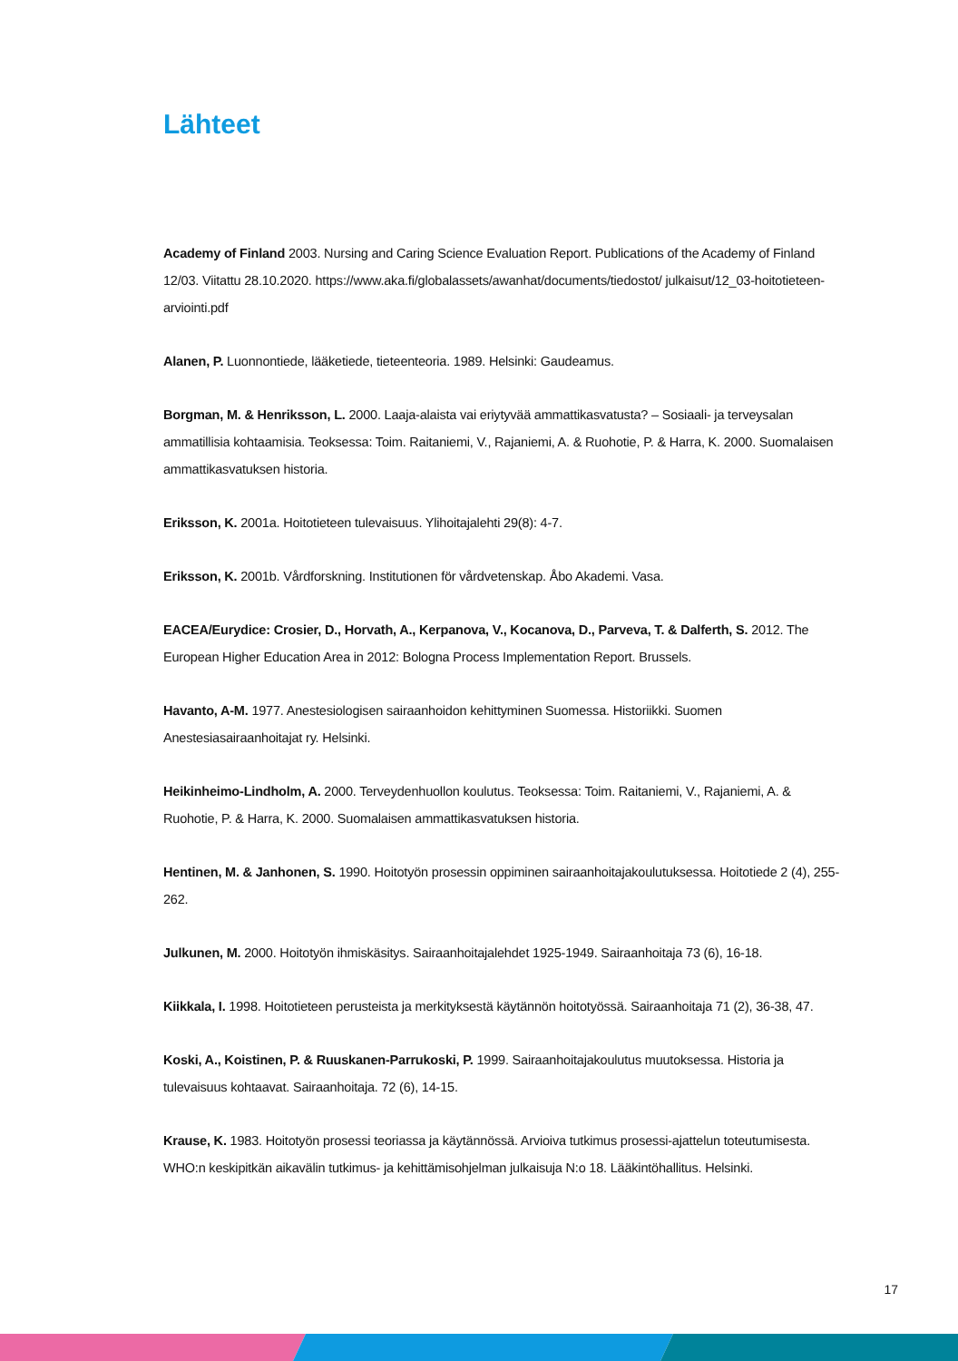Lähteet
Academy of Finland 2003. Nursing and Caring Science Evaluation Report. Publications of the Academy of Finland 12/03. Viitattu 28.10.2020. https://www.aka.fi/globalassets/awanhat/documents/tiedostot/ julkaisut/12_03-hoitotieteen-arviointi.pdf
Alanen, P. Luonnontiede, lääketiede, tieteenteoria. 1989. Helsinki: Gaudeamus.
Borgman, M. & Henriksson, L. 2000. Laaja-alaista vai eriytyvää ammattikasvatusta? – Sosiaali- ja terveysalan ammatillisia kohtaamisia. Teoksessa: Toim. Raitaniemi, V., Rajaniemi, A. & Ruohotie, P. & Harra, K. 2000. Suomalaisen ammattikasvatuksen historia.
Eriksson, K. 2001a. Hoitotieteen tulevaisuus. Ylihoitajalehti 29(8): 4-7.
Eriksson, K. 2001b. Vårdforskning. Institutionen för vårdvetenskap. Åbo Akademi. Vasa.
EACEA/Eurydice: Crosier, D., Horvath, A., Kerpanova, V., Kocanova, D., Parveva, T. & Dalferth, S. 2012. The European Higher Education Area in 2012: Bologna Process Implementation Report. Brussels.
Havanto, A-M. 1977. Anestesiologisen sairaanhoidon kehittyminen Suomessa. Historiikki. Suomen Anestesiasairaanhoitajat ry. Helsinki.
Heikinheimo-Lindholm, A. 2000. Terveydenhuollon koulutus. Teoksessa: Toim. Raitaniemi, V., Rajaniemi, A. & Ruohotie, P. & Harra, K. 2000. Suomalaisen ammattikasvatuksen historia.
Hentinen, M. & Janhonen, S. 1990. Hoitotyön prosessin oppiminen sairaanhoitajakoulutuksessa. Hoitotiede 2 (4), 255-262.
Julkunen, M. 2000. Hoitotyön ihmiskäsitys. Sairaanhoitajalehdet 1925-1949. Sairaanhoitaja 73 (6), 16-18.
Kiikkala, I. 1998. Hoitotieteen perusteista ja merkityksestä käytännön hoitotyössä. Sairaanhoitaja 71 (2), 36-38, 47.
Koski, A., Koistinen, P. & Ruuskanen-Parrukoski, P. 1999. Sairaanhoitajakoulutus muutoksessa. Historia ja tulevaisuus kohtaavat. Sairaanhoitaja. 72 (6), 14-15.
Krause, K. 1983. Hoitotyön prosessi teoriassa ja käytännössä. Arvioiva tutkimus prosessi-ajattelun toteutumisesta. WHO:n keskipitkän aikavälin tutkimus- ja kehittämisohjelman julkaisuja N:o 18. Lääkintöhallitus. Helsinki.
17